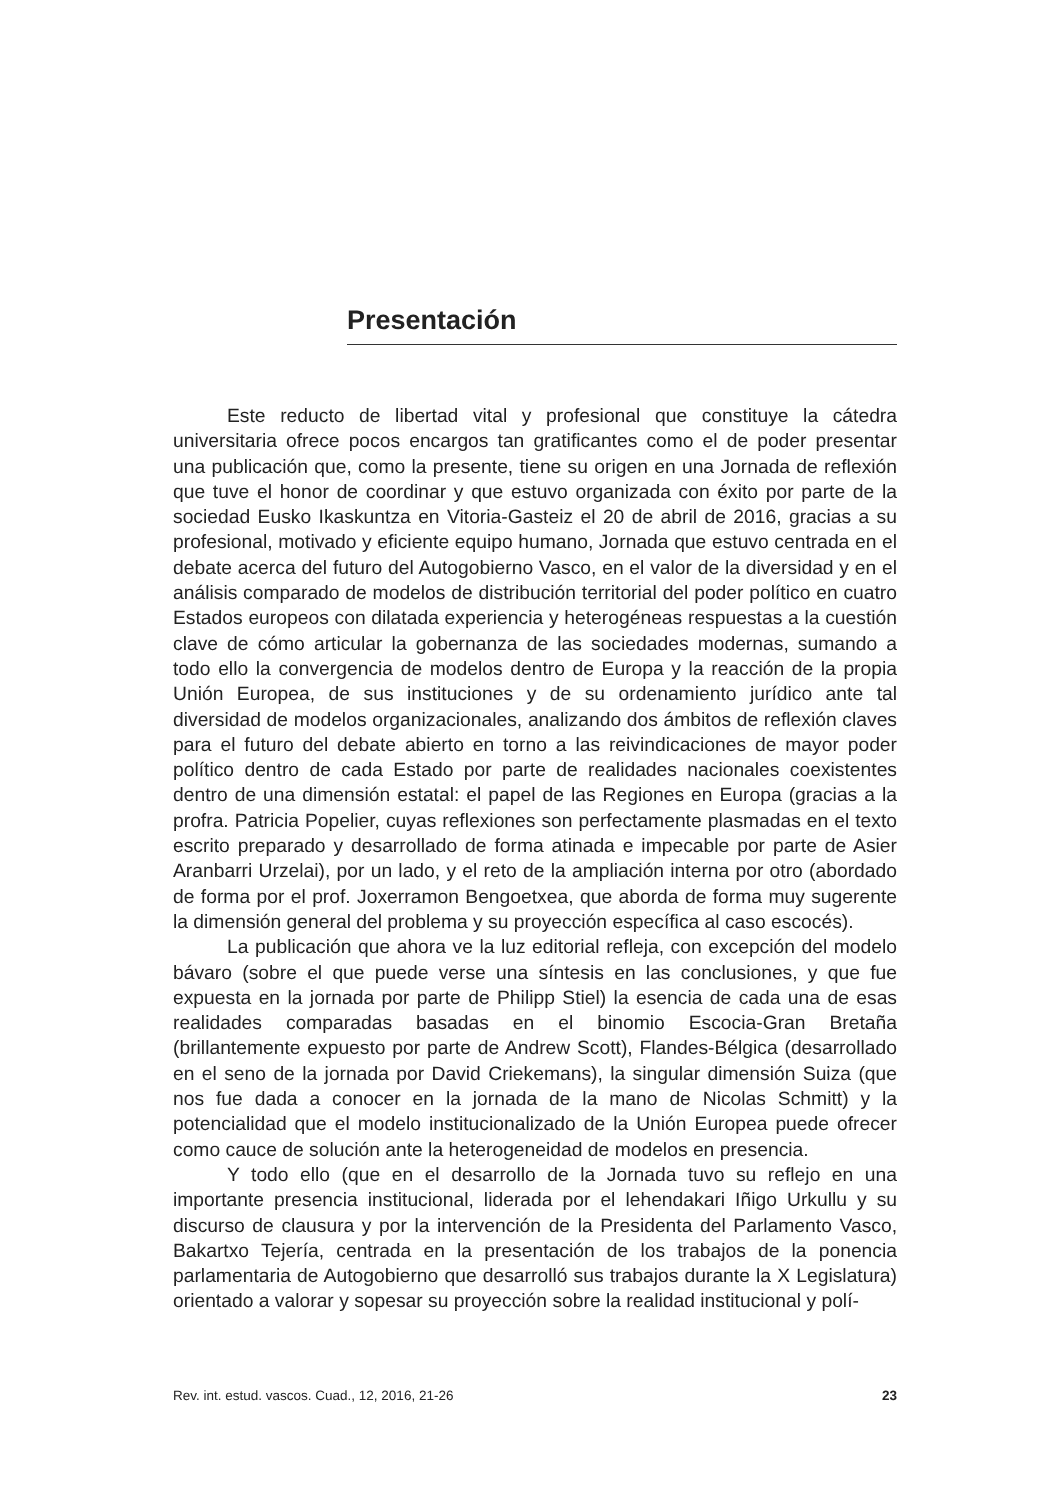Presentación
Este reducto de libertad vital y profesional que constituye la cátedra universitaria ofrece pocos encargos tan gratificantes como el de poder presentar una publicación que, como la presente, tiene su origen en una Jornada de reflexión que tuve el honor de coordinar y que estuvo organizada con éxito por parte de la sociedad Eusko Ikaskuntza en Vitoria-Gasteiz el 20 de abril de 2016, gracias a su profesional, motivado y eficiente equipo humano, Jornada que estuvo centrada en el debate acerca del futuro del Autogobierno Vasco, en el valor de la diversidad y en el análisis comparado de modelos de distribución territorial del poder político en cuatro Estados europeos con dilatada experiencia y heterogéneas respuestas a la cuestión clave de cómo articular la gobernanza de las sociedades modernas, sumando a todo ello la convergencia de modelos dentro de Europa y la reacción de la propia Unión Europea, de sus instituciones y de su ordenamiento jurídico ante tal diversidad de modelos organizacionales, analizando dos ámbitos de reflexión claves para el futuro del debate abierto en torno a las reivindicaciones de mayor poder político dentro de cada Estado por parte de realidades nacionales coexistentes dentro de una dimensión estatal: el papel de las Regiones en Europa (gracias a la profra. Patricia Popelier, cuyas reflexiones son perfectamente plasmadas en el texto escrito preparado y desarrollado de forma atinada e impecable por parte de Asier Aranbarri Urzelai), por un lado, y el reto de la ampliación interna por otro (abordado de forma por el prof. Joxerramon Bengoetxea, que aborda de forma muy sugerente la dimensión general del problema y su proyección específica al caso escocés).
La publicación que ahora ve la luz editorial refleja, con excepción del modelo bávaro (sobre el que puede verse una síntesis en las conclusiones, y que fue expuesta en la jornada por parte de Philipp Stiel) la esencia de cada una de esas realidades comparadas basadas en el binomio Escocia-Gran Bretaña (brillantemente expuesto por parte de Andrew Scott), Flandes-Bélgica (desarrollado en el seno de la jornada por David Criekemans), la singular dimensión Suiza (que nos fue dada a conocer en la jornada de la mano de Nicolas Schmitt) y la potencialidad que el modelo institucionalizado de la Unión Europea puede ofrecer como cauce de solución ante la heterogeneidad de modelos en presencia.
Y todo ello (que en el desarrollo de la Jornada tuvo su reflejo en una importante presencia institucional, liderada por el lehendakari Iñigo Urkullu y su discurso de clausura y por la intervención de la Presidenta del Parlamento Vasco, Bakartxo Tejería, centrada en la presentación de los trabajos de la ponencia parlamentaria de Autogobierno que desarrolló sus trabajos durante la X Legislatura) orientado a valorar y sopesar su proyección sobre la realidad institucional y polí-
Rev. int. estud. vascos. Cuad., 12, 2016, 21-26 23